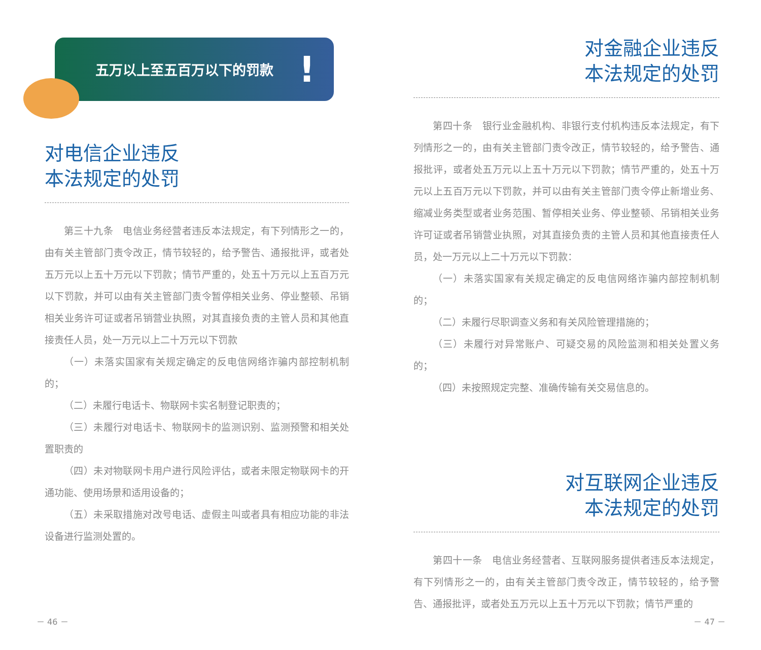五万以上至五百万以下的罚款 !
对电信企业违反
本法规定的处罚
第三十九条　电信业务经营者违反本法规定，有下列情形之一的，由有关主管部门责令改正，情节较轻的，给予警告、通报批评，或者处五万元以上五十万元以下罚款；情节严重的，处五十万元以上五百万元以下罚款，并可以由有关主管部门责令暂停相关业务、停业整顿、吊销相关业务许可证或者吊销营业执照，对其直接负责的主管人员和其他直接责任人员，处一万元以上二十万元以下罚款
（一）未落实国家有关规定确定的反电信网络诈骗内部控制机制的；
（二）未履行电话卡、物联网卡实名制登记职责的；
（三）未履行对电话卡、物联网卡的监测识别、监测预警和相关处置职责的
（四）未对物联网卡用户进行风险评估，或者未限定物联网卡的开通功能、使用场景和适用设备的；
（五）未采取措施对改号电话、虚假主叫或者具有相应功能的非法设备进行监测处置的。
－ 46 －
对金融企业违反
本法规定的处罚
第四十条　银行业金融机构、非银行支付机构违反本法规定，有下列情形之一的，由有关主管部门责令改正，情节较轻的，给予警告、通报批评，或者处五万元以上五十万元以下罚款；情节严重的，处五十万元以上五百万元以下罚款，并可以由有关主管部门责令停止新增业务、缩减业务类型或者业务范围、暂停相关业务、停业整顿、吊销相关业务许可证或者吊销营业执照，对其直接负责的主管人员和其他直接责任人员，处一万元以上二十万元以下罚款：
（一）未落实国家有关规定确定的反电信网络诈骗内部控制机制的；
（二）未履行尽职调查义务和有关风险管理措施的；
（三）未履行对异常账户、可疑交易的风险监测和相关处置义务的；
（四）未按照规定完整、准确传输有关交易信息的。
对互联网企业违反
本法规定的处罚
第四十一条　电信业务经营者、互联网服务提供者违反本法规定，有下列情形之一的，由有关主管部门责令改正，情节较轻的，给予警告、通报批评，或者处五万元以上五十万元以下罚款；情节严重的
－ 47 －